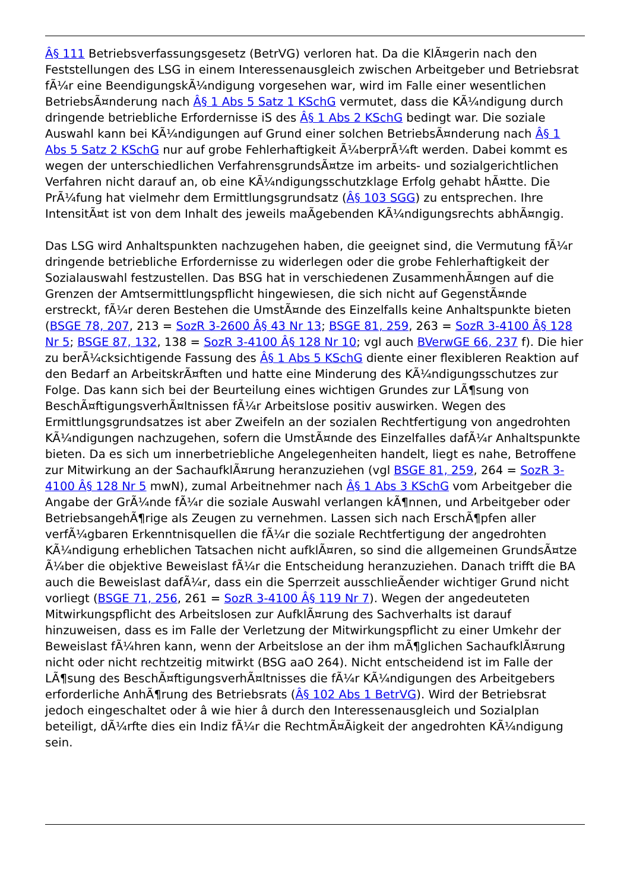Â§ 111 Betriebsverfassungsgesetz (BetrVG) verloren hat. Da die KlÃ¤gerin nach den Feststellungen des LSG in einem Interessenausgleich zwischen Arbeitgeber und Betriebsrat fÃ¼r eine BeendigungskÃ¼ndigung vorgesehen war, wird im Falle einer wesentlichen BetriebsÃ¤nderung nach Â§ 1 Abs 5 Satz 1 KSchG vermutet, dass die KÃ¼ndigung durch dringende betriebliche Erfordernisse iS des Â§ 1 Abs 2 KSchG bedingt war. Die soziale Auswahl kann bei KÃ¼ndigungen auf Grund einer solchen BetriebsÃ¤nderung nach Â§ 1 Abs 5 Satz 2 KSchG nur auf grobe Fehlerhaftigkeit Ã¼berprÃ¼ft werden. Dabei kommt es wegen der unterschiedlichen VerfahrensgrundsÃ¤tze im arbeits- und sozialgerichtlichen Verfahren nicht darauf an, ob eine KÃ¼ndigungsschutzklage Erfolg gehabt hÃ¤tte. Die PrÃ¼fung hat vielmehr dem Ermittlungsgrundsatz (Â§ 103 SGG) zu entsprechen. Ihre IntensitÃ¤t ist von dem Inhalt des jeweils maÃgebenden KÃ¼ndigungsrechts abhÃ¤ngig.
Das LSG wird Anhaltspunkten nachzugehen haben, die geeignet sind, die Vermutung fÃ¼r dringende betriebliche Erfordernisse zu widerlegen oder die grobe Fehlerhaftigkeit der Sozialauswahl festzustellen. Das BSG hat in verschiedenen ZusammenhÃ¤ngen auf die Grenzen der Amtsermittlungspflicht hingewiesen, die sich nicht auf GegenstÃ¤nde erstreckt, fÃ¼r deren Bestehen die UmstÃ¤nde des Einzelfalls keine Anhaltspunkte bieten (BSGE 78, 207, 213 = SozR 3-2600 Â§ 43 Nr 13; BSGE 81, 259, 263 = SozR 3-4100 Â§ 128 Nr 5; BSGE 87, 132, 138 = SozR 3-4100 Â§ 128 Nr 10; vgl auch BVerwGE 66, 237 f). Die hier zu berÃ¼cksichtigende Fassung des Â§ 1 Abs 5 KSchG diente einer flexibleren Reaktion auf den Bedarf an ArbeitskrÃ¤ften und hatte eine Minderung des KÃ¼ndigungsschutzes zur Folge. Das kann sich bei der Beurteilung eines wichtigen Grundes zur LÃ¶sung von BeschÃ¤ftigungsverhÃ¤ltnissen fÃ¼r Arbeitslose positiv auswirken. Wegen des Ermittlungsgrundsatzes ist aber Zweifeln an der sozialen Rechtfertigung von angedrohten KÃ¼ndigungen nachzugehen, sofern die UmstÃ¤nde des Einzelfalles dafÃ¼r Anhaltspunkte bieten. Da es sich um innerbetriebliche Angelegenheiten handelt, liegt es nahe, Betroffene zur Mitwirkung an der SachaufklÃ¤rung heranzuziehen (vgl BSGE 81, 259, 264 = SozR 3-4100 Â§ 128 Nr 5 mwN), zumal Arbeitnehmer nach Â§ 1 Abs 3 KSchG vom Arbeitgeber die Angabe der GrÃ¼nde fÃ¼r die soziale Auswahl verlangen kÃ¶nnen, und Arbeitgeber oder BetriebsangehÃ¶rige als Zeugen zu vernehmen. Lassen sich nach ErschÃ¶pfen aller verfÃ¼gbaren Erkenntnisquellen die fÃ¼r die soziale Rechtfertigung der angedrohten KÃ¼ndigung erheblichen Tatsachen nicht aufklÃ¤ren, so sind die allgemeinen GrundsÃ¤tze Ã¼ber die objektive Beweislast fÃ¼r die Entscheidung heranzuziehen. Danach trifft die BA auch die Beweislast dafÃ¼r, dass ein die Sperrzeit ausschlieÃender wichtiger Grund nicht vorliegt (BSGE 71, 256, 261 = SozR 3-4100 Â§ 119 Nr 7). Wegen der angedeuteten Mitwirkungspflicht des Arbeitslosen zur AufklÃ¤rung des Sachverhalts ist darauf hinzuweisen, dass es im Falle der Verletzung der Mitwirkungspflicht zu einer Umkehr der Beweislast fÃ¼hren kann, wenn der Arbeitslose an der ihm mÃ¶glichen SachaufklÃ¤rung nicht oder nicht rechtzeitig mitwirkt (BSG aaO 264). Nicht entscheidend ist im Falle der LÃ¶sung des BeschÃ¤ftigungsverhÃ¤ltnisses die fÃ¼r KÃ¼ndigungen des Arbeitgebers erforderliche AnhÃ¶rung des Betriebsrats (Â§ 102 Abs 1 BetrVG). Wird der Betriebsrat jedoch eingeschaltet oder â wie hier â durch den Interessenausgleich und Sozialplan beteiligt, dÃ¼rfte dies ein Indiz fÃ¼r die RechtmÃ¤Ãigkeit der angedrohten KÃ¼ndigung sein.